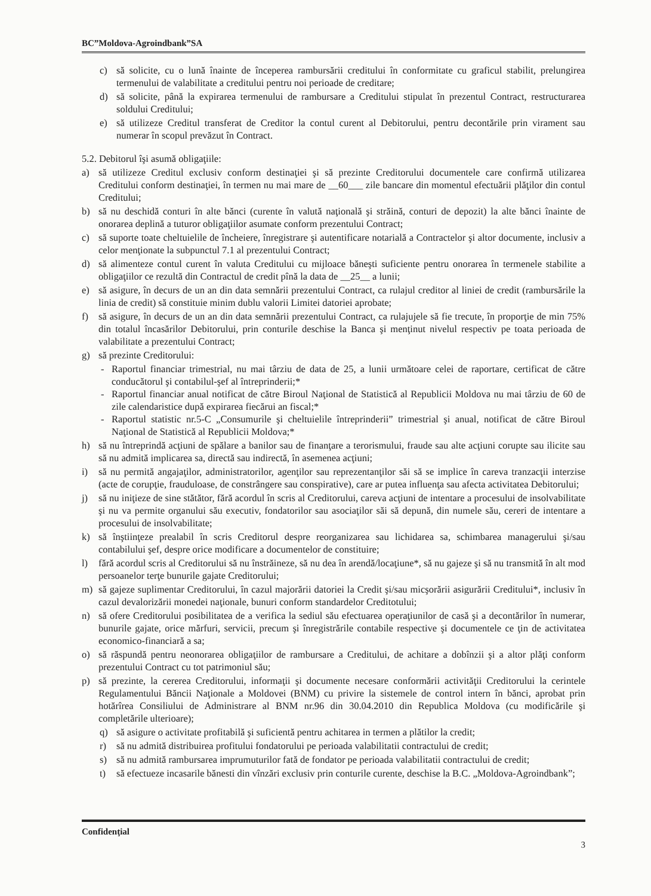BC”Moldova-Agroindbank”SA
c) să solicite, cu o lună înainte de începerea rambursării creditului în conformitate cu graficul stabilit, prelungirea termenului de valabilitate a creditului pentru noi perioade de creditare;
d) să solicite, până la expirarea termenului de rambursare a Creditului stipulat în prezentul Contract, restructurarea soldului Creditului;
e) să utilizeze Creditul transferat de Creditor la contul curent al Debitorului, pentru decontările prin virament sau numerar în scopul prevăzut în Contract.
5.2. Debitorul îşi asumă obligaţiile:
a) să utilizeze Creditul exclusiv conform destinaţiei şi să prezinte Creditorului documentele care confirmă utilizarea Creditului conform destinaţiei, în termen nu mai mare de __60___ zile bancare din momentul efectuării plăţilor din contul Creditului;
b) să nu deschidă conturi în alte bănci (curente în valută naţională şi străină, conturi de depozit) la alte bănci înainte de onorarea deplină a tuturor obligaţiilor asumate conform prezentului Contract;
c) să suporte toate cheltuielile de încheiere, înregistrare şi autentificare notarială a Contractelor şi altor documente, inclusiv a celor menţionate la subpunctul 7.1 al prezentului Contract;
d) să alimenteze contul curent în valuta Creditului cu mijloace băneşti suficiente pentru onorarea în termenele stabilite a obligaţiilor ce rezultă din Contractul de credit pînă la data de __25__ a lunii;
e) să asigure, în decurs de un an din data semnării prezentului Contract, ca rulajul creditor al liniei de credit (rambursările la linia de credit) să constituie minim dublu valorii Limitei datoriei aprobate;
f) să asigure, în decurs de un an din data semnării prezentului Contract, ca rulajujele să fie trecute, în proporţie de min 75% din totalul încasărilor Debitorului, prin conturile deschise la Banca şi menţinut nivelul respectiv pe toata perioada de valabilitate a prezentului Contract;
g) să prezinte Creditorului:
- Raportul financiar trimestrial, nu mai târziu de data de 25, a lunii următoare celei de raportare, certificat de către conducătorul şi contabilul-şef al întreprinderii;*
- Raportul financiar anual notificat de către Biroul Naţional de Statistică al Republicii Moldova nu mai târziu de 60 de zile calendaristice după expirarea fiecărui an fiscal;*
- Raportul statistic nr.5-C „Consumurile şi cheltuielile întreprinderii” trimestrial şi anual, notificat de către Biroul Naţional de Statistică al Republicii Moldova;*
h) să nu întreprindă acţiuni de spălare a banilor sau de finanţare a terorismului, fraude sau alte acţiuni corupte sau ilicite sau să nu admită implicarea sa, directă sau indirectă, în asemenea acţiuni;
i) să nu permită angajaţilor, administratorilor, agenţilor sau reprezentanţilor săi să se implice în careva tranzacţii interzise (acte de corupţie, frauduloase, de constrângere sau conspirative), care ar putea influenţa sau afecta activitatea Debitorului;
j) să nu iniţieze de sine stătător, fără acordul în scris al Creditorului, careva acţiuni de intentare a procesului de insolvabilitate şi nu va permite organului său executiv, fondatorilor sau asociaţilor săi să depună, din numele său, cereri de intentare a procesului de insolvabilitate;
k) să înştiinţeze prealabil în scris Creditorul despre reorganizarea sau lichidarea sa, schimbarea managerului şi/sau contabilului şef, despre orice modificare a documentelor de constituire;
l) fără acordul scris al Creditorului să nu înstrăineze, să nu dea în arendă/locaţiune*, să nu gajeze şi să nu transmită în alt mod persoanelor terţe bunurile gajate Creditorului;
m) să gajeze suplimentar Creditorului, în cazul majorării datoriei la Credit şi/sau micşorării asigurării Creditului*, inclusiv în cazul devalorizării monedei naţionale, bunuri conform standardelor Creditotului;
n) să ofere Creditorului posibilitatea de a verifica la sediul său efectuarea operaţiunilor de casă şi a decontărilor în numerar, bunurile gajate, orice mărfuri, servicii, precum şi înregistrările contabile respective şi documentele ce ţin de activitatea economico-financiară a sa;
o) să răspundă pentru neonorarea obligaţiilor de rambursare a Creditului, de achitare a dobînzii şi a altor plăţi conform prezentului Contract cu tot patrimoniul său;
p) să prezinte, la cererea Creditorului, informaţii şi documente necesare conformării activităţii Creditorului la cerintele Regulamentului Băncii Naţionale a Moldovei (BNM) cu privire la sistemele de control intern în bănci, aprobat prin hotărîrea Consiliului de Administrare al BNM nr.96 din 30.04.2010 din Republica Moldova (cu modificările şi completările ulterioare);
q) să asigure o activitate profitabilă şi suficientă pentru achitarea in termen a plătilor la credit;
r) să nu admită distribuirea profitului fondatorului pe perioada valabilitatii contractului de credit;
s) să nu admită rambursarea imprumuturilor fată de fondator pe perioada valabilitatii contractului de credit;
t) să efectueze incasarile bănesti din vînzări exclusiv prin conturile curente, deschise la B.C. „Moldova-Agroindbank”;
Confidenţial 3